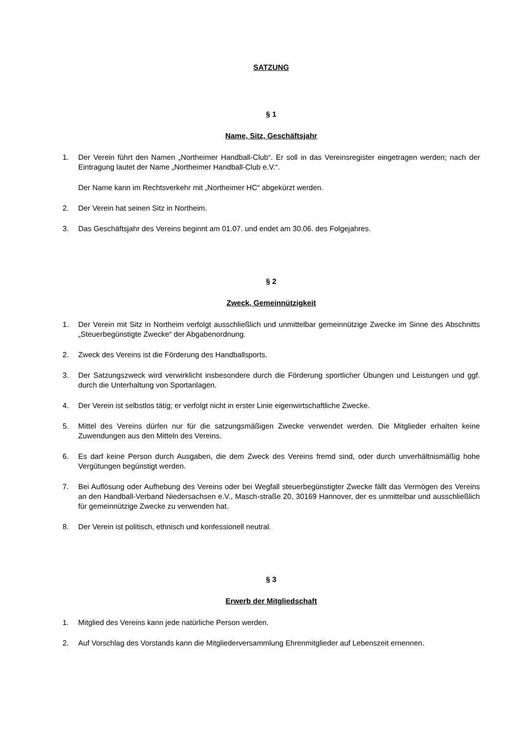SATZUNG
§ 1
Name, Sitz, Geschäftsjahr
1. Der Verein führt den Namen „Northeimer Handball-Club“. Er soll in das Vereinsregister eingetragen werden; nach der Eintragung lautet der Name „Northeimer Handball-Club e.V.“.
Der Name kann im Rechtsverkehr mit „Northeimer HC“ abgekürzt werden.
2. Der Verein hat seinen Sitz in Northeim.
3. Das Geschäftsjahr des Vereins beginnt am 01.07. und endet am 30.06. des Folgejahres.
§ 2
Zweck, Gemeinnützigkeit
1. Der Verein mit Sitz in Northeim verfolgt ausschließlich und unmittelbar gemeinnützige Zwecke im Sinne des Abschnitts „Steuerbegünstigte Zwecke“ der Abgabenordnung.
2. Zweck des Vereins ist die Förderung des Handballsports.
3. Der Satzungszweck wird verwirklicht insbesondere durch die Förderung sportlicher Übungen und Leistungen und ggf. durch die Unterhaltung von Sportanlagen.
4. Der Verein ist selbstlos tätig; er verfolgt nicht in erster Linie eigenwirtschaftliche Zwecke.
5. Mittel des Vereins dürfen nur für die satzungsmäßigen Zwecke verwendet werden. Die Mitglieder erhalten keine Zuwendungen aus den Mitteln des Vereins.
6. Es darf keine Person durch Ausgaben, die dem Zweck des Vereins fremd sind, oder durch unverhältnismäßig hohe Vergütungen begünstigt werden.
7. Bei Auflösung oder Aufhebung des Vereins oder bei Wegfall steuerbegünstigter Zwecke fällt das Vermögen des Vereins an den Handball-Verband Niedersachsen e.V., Masch-straße 20, 30169 Hannover, der es unmittelbar und ausschließlich für gemeinnützige Zwecke zu verwenden hat.
8. Der Verein ist politisch, ethnisch und konfessionell neutral.
§ 3
Erwerb der Mitgliedschaft
1. Mitglied des Vereins kann jede natürliche Person werden.
2. Auf Vorschlag des Vorstands kann die Mitgliederversammlung Ehrenmitglieder auf Lebenszeit ernennen.